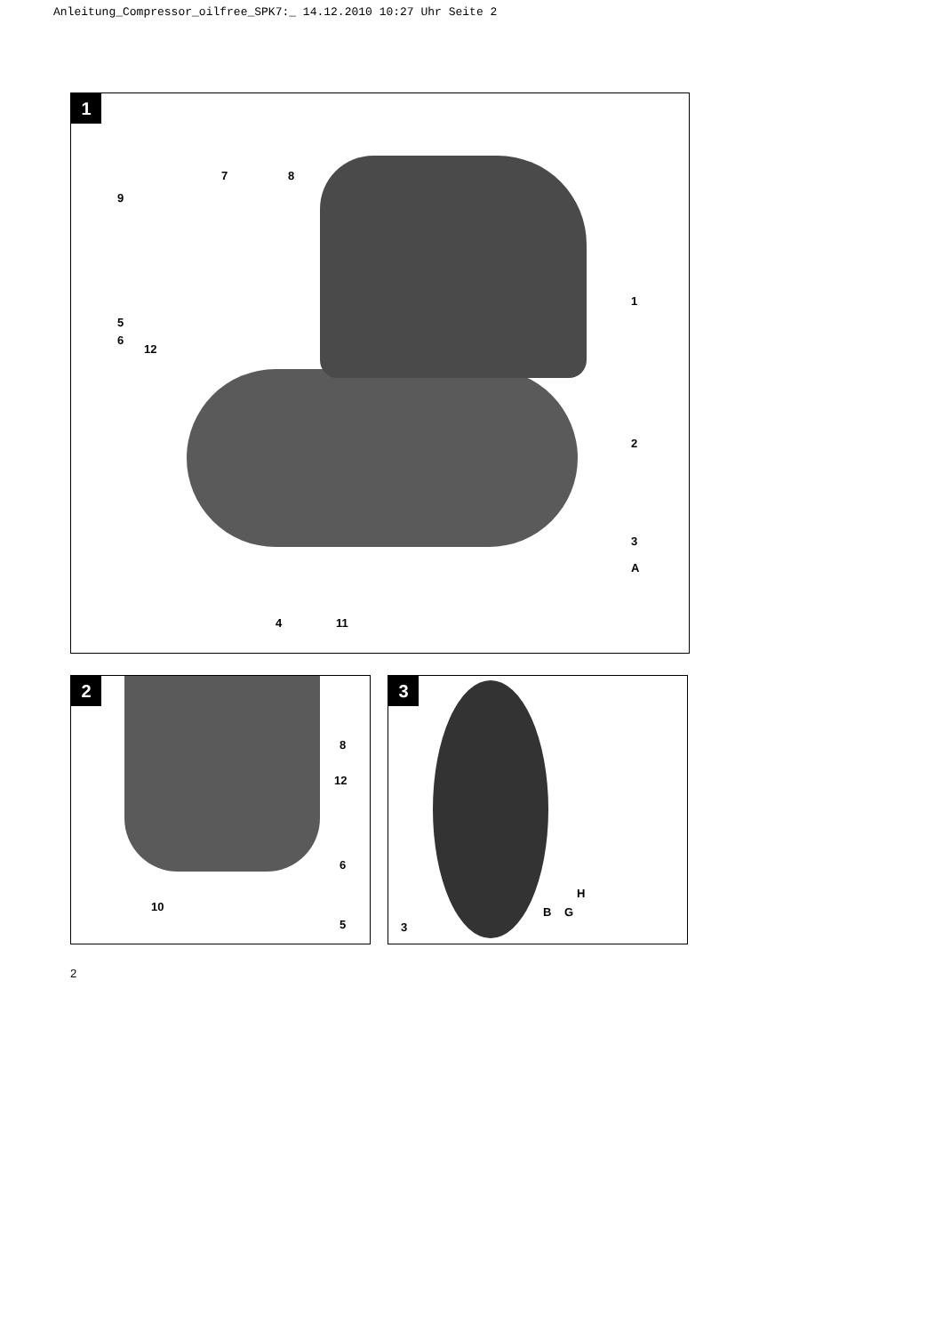Anleitung_Compressor_oilfree_SPK7:_ 14.12.2010 10:27 Uhr Seite 2
1
9
7 8
1
5
6
12
2
3
A
4 11
2
8
12
6
10
5
3
H
3
B G
2